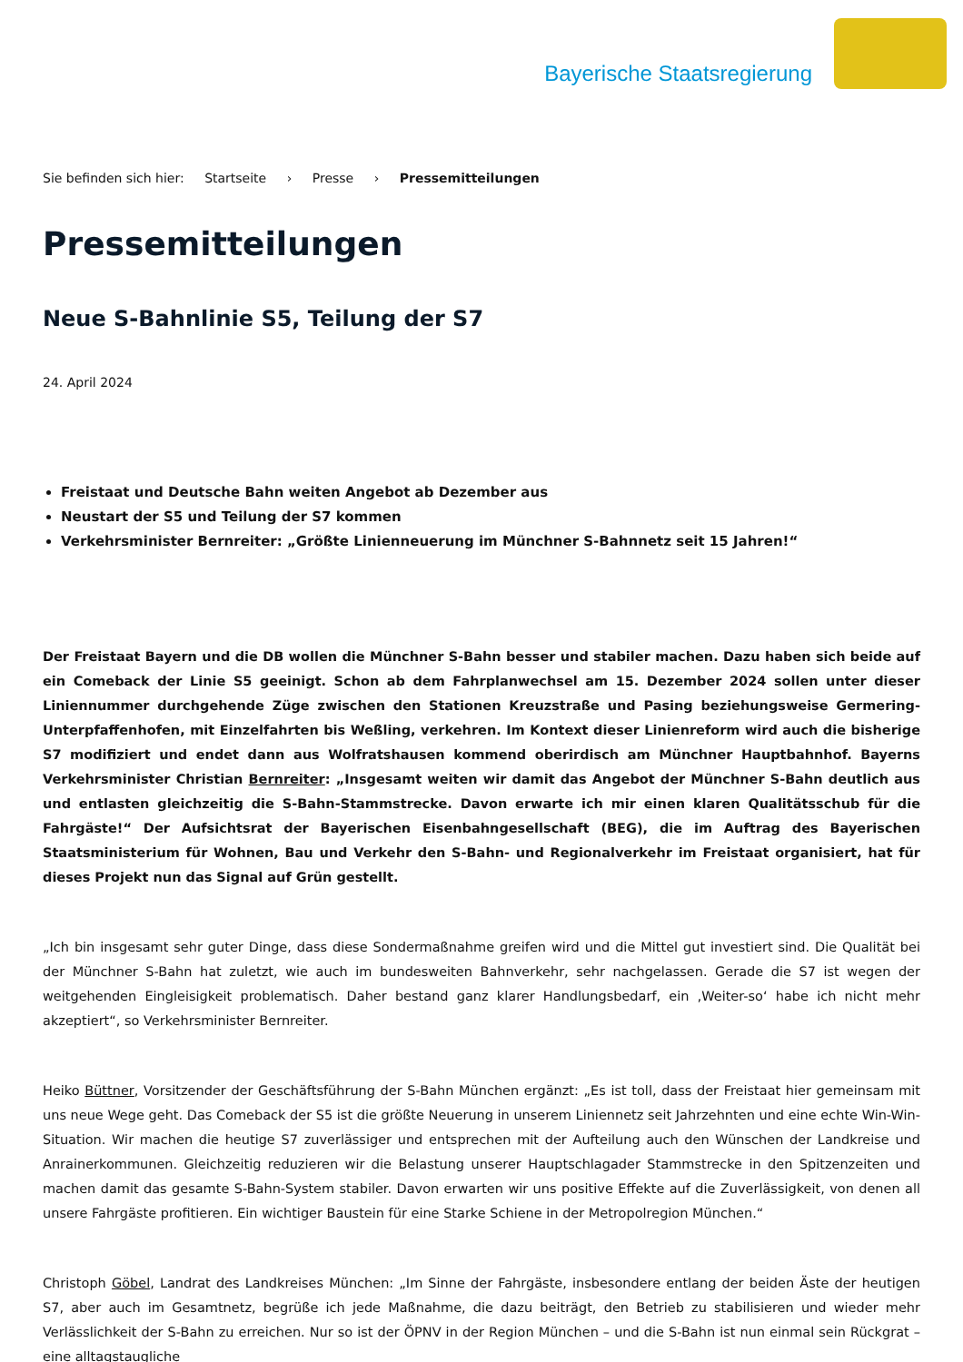Bayerische Staatsregierung
Sie befinden sich hier: Startseite › Presse › Pressemitteilungen
Pressemitteilungen
Neue S-Bahnlinie S5, Teilung der S7
24. April 2024
Freistaat und Deutsche Bahn weiten Angebot ab Dezember aus
Neustart der S5 und Teilung der S7 kommen
Verkehrsminister Bernreiter: „Größte Linienneuerung im Münchner S-Bahnnetz seit 15 Jahren!“
Der Freistaat Bayern und die DB wollen die Münchner S-Bahn besser und stabiler machen. Dazu haben sich beide auf ein Comeback der Linie S5 geeinigt. Schon ab dem Fahrplanwechsel am 15. Dezember 2024 sollen unter dieser Liniennummer durchgehende Züge zwischen den Stationen Kreuzstraße und Pasing beziehungsweise Germering-Unterpfaffenhofen, mit Einzelfahrten bis Weßling, verkehren. Im Kontext dieser Linienreform wird auch die bisherige S7 modifiziert und endet dann aus Wolfratshausen kommend oberirdisch am Münchner Hauptbahnhof. Bayerns Verkehrsminister Christian Bernreiter: „Insgesamt weiten wir damit das Angebot der Münchner S-Bahn deutlich aus und entlasten gleichzeitig die S-Bahn-Stammstrecke. Davon erwarte ich mir einen klaren Qualitätsschub für die Fahrgäste!“ Der Aufsichtsrat der Bayerischen Eisenbahngesellschaft (BEG), die im Auftrag des Bayerischen Staatsministerium für Wohnen, Bau und Verkehr den S-Bahn- und Regionalverkehr im Freistaat organisiert, hat für dieses Projekt nun das Signal auf Grün gestellt.
„Ich bin insgesamt sehr guter Dinge, dass diese Sondermaßnahme greifen wird und die Mittel gut investiert sind. Die Qualität bei der Münchner S-Bahn hat zuletzt, wie auch im bundesweiten Bahnverkehr, sehr nachgelassen. Gerade die S7 ist wegen der weitgehenden Eingleisigkeit problematisch. Daher bestand ganz klarer Handlungsbedarf, ein ‚Weiter-so‘ habe ich nicht mehr akzeptiert“, so Verkehrsminister Bernreiter.
Heiko Büttner, Vorsitzender der Geschäftsführung der S-Bahn München ergänzt: „Es ist toll, dass der Freistaat hier gemeinsam mit uns neue Wege geht. Das Comeback der S5 ist die größte Neuerung in unserem Liniennetz seit Jahrzehnten und eine echte Win-Win-Situation. Wir machen die heutige S7 zuverlässiger und entsprechen mit der Aufteilung auch den Wünschen der Landkreise und Anrainerkommunen. Gleichzeitig reduzieren wir die Belastung unserer Hauptschlagader Stammstrecke in den Spitzenzeiten und machen damit das gesamte S-Bahn-System stabiler. Davon erwarten wir uns positive Effekte auf die Zuverlässigkeit, von denen all unsere Fahrgäste profitieren. Ein wichtiger Baustein für eine Starke Schiene in der Metropolregion München.“
Christoph Göbel, Landrat des Landkreises München: „Im Sinne der Fahrgäste, insbesondere entlang der beiden Äste der heutigen S7, aber auch im Gesamtnetz, begrüße ich jede Maßnahme, die dazu beiträgt, den Betrieb zu stabilisieren und wieder mehr Verlässlichkeit der S-Bahn zu erreichen. Nur so ist der ÖPNV in der Region München – und die S-Bahn ist nun einmal sein Rückgrat – eine alltagstaugliche